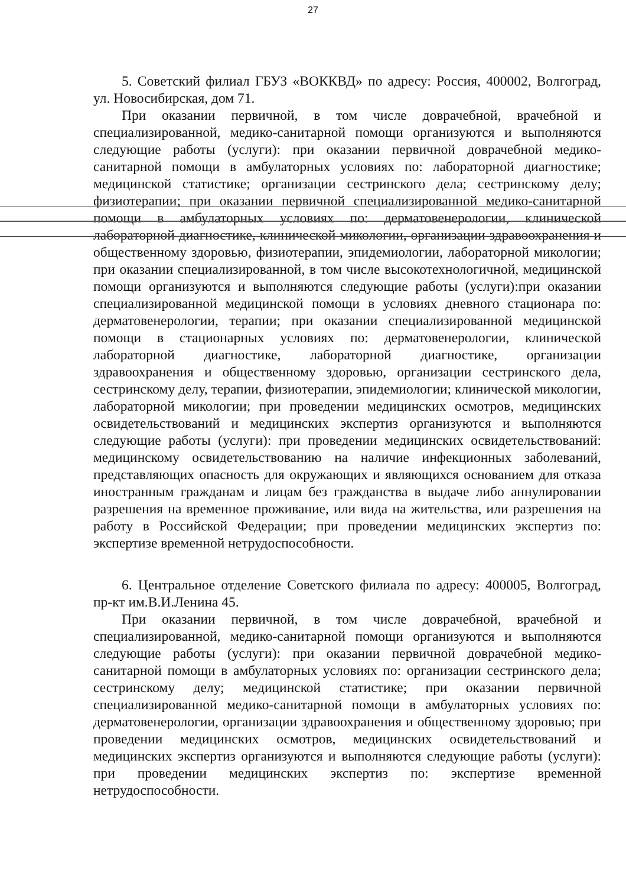27
5. Советский филиал ГБУЗ «ВОККВД» по адресу: Россия, 400002, Волгоград, ул. Новосибирская, дом 71.
При оказании первичной, в том числе доврачебной, врачебной и специализированной, медико-санитарной помощи организуются и выполняются следующие работы (услуги): при оказании первичной доврачебной медико-санитарной помощи в амбулаторных условиях по: лабораторной диагностике; медицинской статистике; организации сестринского дела; сестринскому делу; физиотерапии; при оказании первичной специализированной медико-санитарной помощи в амбулаторных условиях по: дерматовенерологии, клинической лабораторной диагностике, клинической микологии, организации здравоохранения и общественному здоровью, физиотерапии, эпидемиологии, лабораторной микологии; при оказании специализированной, в том числе высокотехнологичной, медицинской помощи организуются и выполняются следующие работы (услуги):при оказании специализированной медицинской помощи в условиях дневного стационара по: дерматовенерологии, терапии; при оказании специализированной медицинской помощи в стационарных условиях по: дерматовенерологии, клинической лабораторной диагностике, лабораторной диагностике, организации здравоохранения и общественному здоровью, организации сестринского дела, сестринскому делу, терапии, физиотерапии, эпидемиологии; клинической микологии, лабораторной микологии; при проведении медицинских осмотров, медицинских освидетельствований и медицинских экспертиз организуются и выполняются следующие работы (услуги): при проведении медицинских освидетельствований: медицинскому освидетельствованию на наличие инфекционных заболеваний, представляющих опасность для окружающих и являющихся основанием для отказа иностранным гражданам и лицам без гражданства в выдаче либо аннулировании разрешения на временное проживание, или вида на жительства, или разрешения на работу в Российской Федерации; при проведении медицинских экспертиз по: экспертизе временной нетрудоспособности.
6. Центральное отделение Советского филиала по адресу: 400005, Волгоград, пр-кт им.В.И.Ленина 45.
При оказании первичной, в том числе доврачебной, врачебной и специализированной, медико-санитарной помощи организуются и выполняются следующие работы (услуги): при оказании первичной доврачебной медико-санитарной помощи в амбулаторных условиях по: организации сестринского дела; сестринскому делу; медицинской статистике; при оказании первичной специализированной медико-санитарной помощи в амбулаторных условиях по: дерматовенерологии, организации здравоохранения и общественному здоровью; при проведении медицинских осмотров, медицинских освидетельствований и медицинских экспертиз организуются и выполняются следующие работы (услуги): при проведении медицинских экспертиз по: экспертизе временной нетрудоспособности.